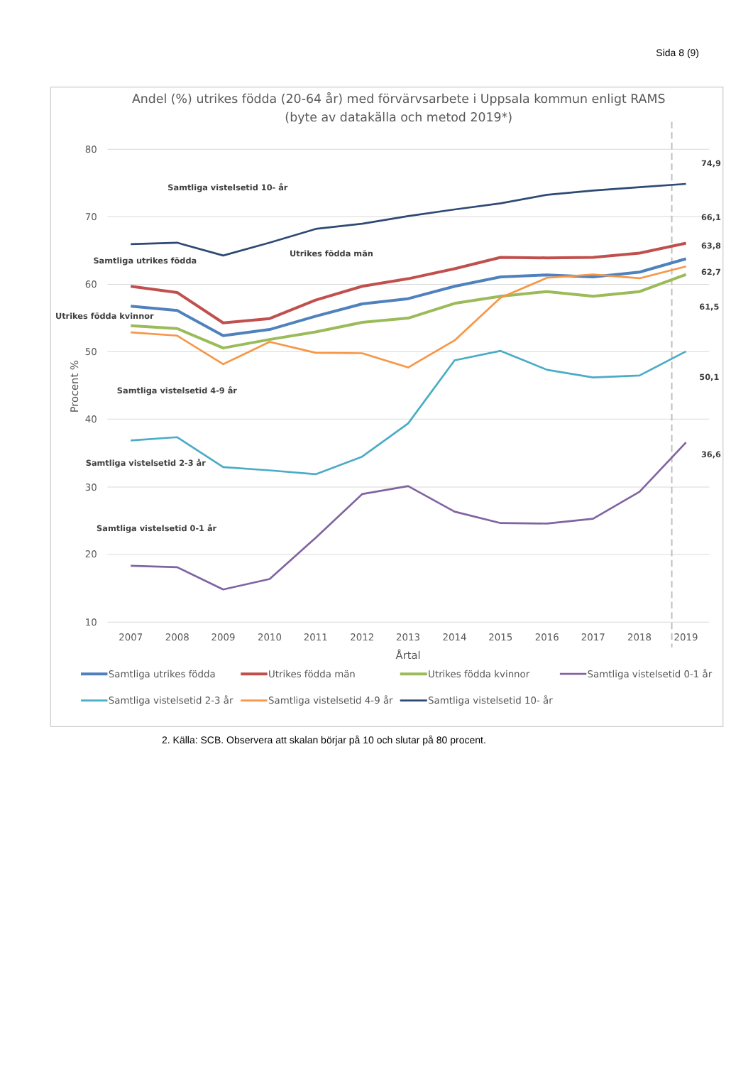Sida 8 (9)
Andel (%) utrikes födda (20-64 år) med förvärvsarbete i Uppsala kommun enligt RAMS
(byte av datakälla och metod 2019*)
80
70
60
50
40
30
20
10
Procent %
2007
2008
2009
2010
2011
2012
2013
2014
2015
2016
2017
2018
2019
Årtal
74,9
66,1
63,8
62,7
61,5
50,1
36,6
Samtliga vistelsetid 10- år
Utrikes födda män
Samtliga utrikes födda
Utrikes födda kvinnor
Samtliga vistelsetid 4-9 år
Samtliga vistelsetid 2-3 år
Samtliga vistelsetid 0-1 år
Samtliga utrikes födda
Utrikes födda män
Utrikes födda kvinnor
Samtliga vistelsetid 0-1 år
Samtliga vistelsetid 2-3 år
Samtliga vistelsetid 4-9 år
Samtliga vistelsetid 10- år
2. Källa: SCB. Observera att skalan börjar på 10 och slutar på 80 procent.